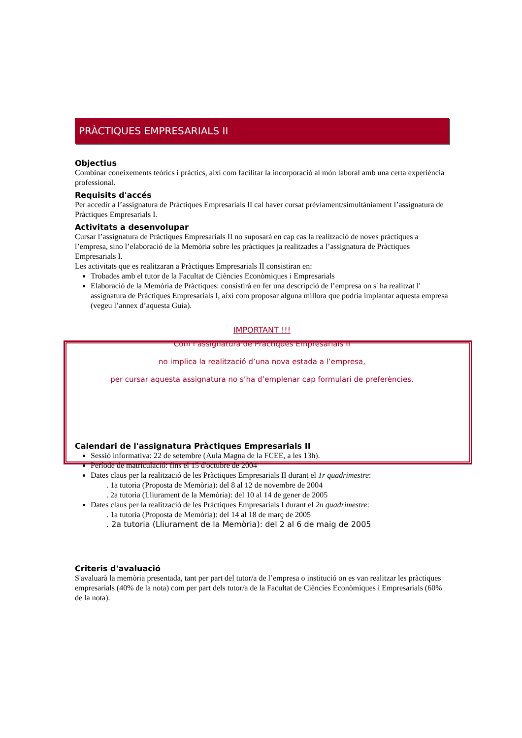PRÀCTIQUES EMPRESARIALS II
Objectius
Combinar coneixements teòrics i pràctics, així com facilitar la incorporació al món laboral amb una certa experiència professional.
Requisits d'accés
Per accedir a l’assignatura de Pràctiques Empresarials II cal haver cursat prèviament/simultàniament l’assignatura de Pràctiques Empresarials I.
Activitats a desenvolupar
Cursar l’assignatura de Pràctiques Empresarials II no suposarà en cap cas la realització de noves pràctiques a l’empresa, sino l’elaboració de la Memòria sobre les pràctiques ja realitzades a l’assignatura de Pràctiques Empresarials I.
Les activitats que es realitzaran a Pràctiques Empresarials II consistiran en:
Trobades amb el tutor de la Facultat de Ciències Econòmiques i Empresarials
Elaboració de la Memòria de Pràctiques: consistirà en fer una descripció de l’empresa on s' ha realitzat l' assignatura de Pràctiques Empresarials I, així com proposar alguna millora que podria implantar aquesta empresa (vegeu l’annex d’aquesta Guia).
IMPORTANT !!!
Com l’assignatura de Pràctiques Empresarials II
no implica la realització d’una nova estada a l’empresa,
per cursar aquesta assignatura no s’ha d’emplenar cap formulari de preferències.
Calendari de l'assignatura Pràctiques Empresarials II
Sessió informativa: 22 de setembre (Aula Magna de la FCEE, a les 13h).
Període de matriculació: fins el 15 d'octubre de 2004
Dates claus per la realització de les Pràctiques Empresarials II durant el 1r quadrimestre:
. 1a tutoria (Proposta de Memòria): del 8 al 12 de novembre de 2004
. 2a tutoria (Lliurament de la Memòria): del 10 al 14 de gener de 2005
Dates claus per la realització de les Pràctiques Empresarials I durant el 2n quadrimestre:
. 1a tutoria (Proposta de Memòria): del 14 al 18 de març de 2005
. 2a tutoria (Lliurament de la Memòria): del 2 al 6 de maig de 2005
Criteris d'avaluació
S'avaluarà la memòria presentada, tant per part del tutor/a de l’empresa o institució on es van realitzar les pràctiques empresarials (40% de la nota) com per part dels tutor/a de la Facultat de Ciències Econòmiques i Empresarials (60% de la nota).